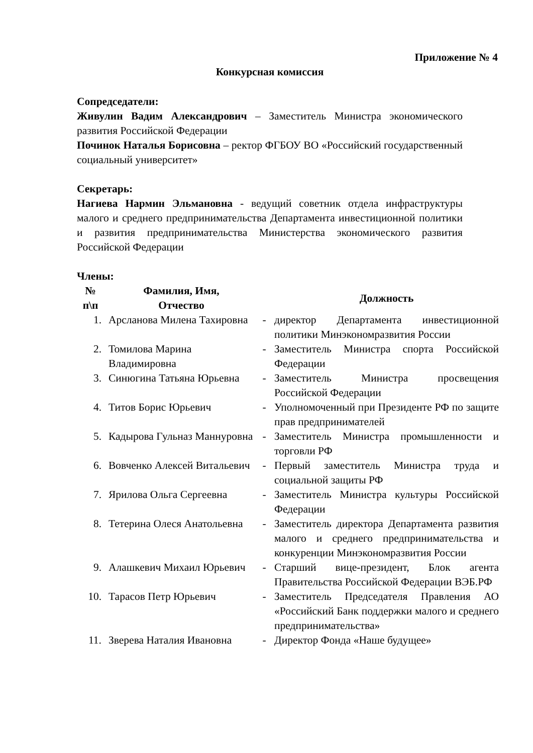Приложение № 4
Конкурсная комиссия
Сопредседатели:
Живулин Вадим Александрович – Заместитель Министра экономического развития Российской Федерации
Починок Наталья Борисовна – ректор ФГБОУ ВО «Российский государственный социальный университет»
Секретарь:
Нагиева Нармин Эльмановна - ведущий советник отдела инфраструктуры малого и среднего предпринимательства Департамента инвестиционной политики и развития предпринимательства Министерства экономического развития Российской Федерации
Члены:
| № п\п | Фамилия, Имя, Отчество | | Должность |
| --- | --- | --- | --- |
| 1. | Арсланова Милена Тахировна | - | директор Департамента инвестиционной политики Минэкономразвития России |
| 2. | Томилова Марина Владимировна | - | Заместитель Министра спорта Российской Федерации |
| 3. | Синюгина Татьяна Юрьевна | - | Заместитель Министра просвещения Российской Федерации |
| 4. | Титов Борис Юрьевич | - | Уполномоченный при Президенте РФ по защите прав предпринимателей |
| 5. | Кадырова Гульназ Маннуровна | - | Заместитель Министра промышленности и торговли РФ |
| 6. | Вовченко Алексей Витальевич | - | Первый заместитель Министра труда и социальной защиты РФ |
| 7. | Ярилова Ольга Сергеевна | - | Заместитель Министра культуры Российской Федерации |
| 8. | Тетерина Олеся Анатольевна | - | Заместитель директора Департамента развития малого и среднего предпринимательства и конкуренции Минэкономразвития России |
| 9. | Алашкевич Михаил Юрьевич | - | Старший вице-президент, Блок агента Правительства Российской Федерации ВЭБ.РФ |
| 10. | Тарасов Петр Юрьевич | - | Заместитель Председателя Правления АО «Российский Банк поддержки малого и среднего предпринимательства» |
| 11. | Зверева Наталия Ивановна | - | Директор Фонда «Наше будущее» |